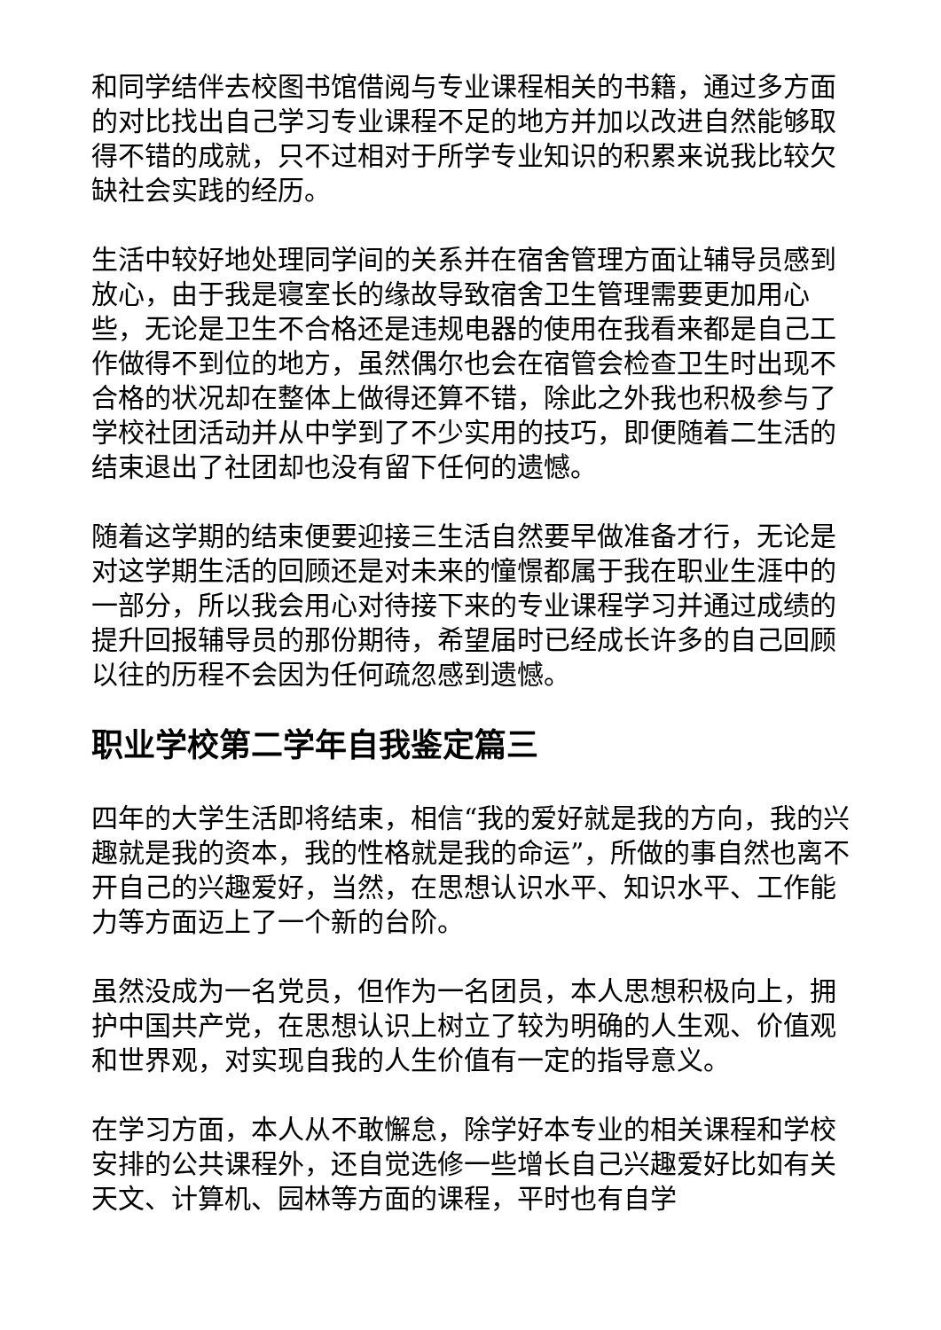和同学结伴去校图书馆借阅与专业课程相关的书籍，通过多方面的对比找出自己学习专业课程不足的地方并加以改进自然能够取得不错的成就，只不过相对于所学专业知识的积累来说我比较欠缺社会实践的经历。
生活中较好地处理同学间的关系并在宿舍管理方面让辅导员感到放心，由于我是寝室长的缘故导致宿舍卫生管理需要更加用心些，无论是卫生不合格还是违规电器的使用在我看来都是自己工作做得不到位的地方，虽然偶尔也会在宿管会检查卫生时出现不合格的状况却在整体上做得还算不错，除此之外我也积极参与了学校社团活动并从中学到了不少实用的技巧，即便随着二生活的结束退出了社团却也没有留下任何的遗憾。
随着这学期的结束便要迎接三生活自然要早做准备才行，无论是对这学期生活的回顾还是对未来的憧憬都属于我在职业生涯中的一部分，所以我会用心对待接下来的专业课程学习并通过成绩的提升回报辅导员的那份期待，希望届时已经成长许多的自己回顾以往的历程不会因为任何疏忽感到遗憾。
职业学校第二学年自我鉴定篇三
四年的大学生活即将结束，相信“我的爱好就是我的方向，我的兴趣就是我的资本，我的性格就是我的命运”，所做的事自然也离不开自己的兴趣爱好，当然，在思想认识水平、知识水平、工作能力等方面迈上了一个新的台阶。
虽然没成为一名党员，但作为一名团员，本人思想积极向上，拥护中国共产党，在思想认识上树立了较为明确的人生观、价值观和世界观，对实现自我的人生价值有一定的指导意义。
在学习方面，本人从不敢懈怠，除学好本专业的相关课程和学校安排的公共课程外，还自觉选修一些增长自己兴趣爱好比如有关天文、计算机、园林等方面的课程，平时也有自学